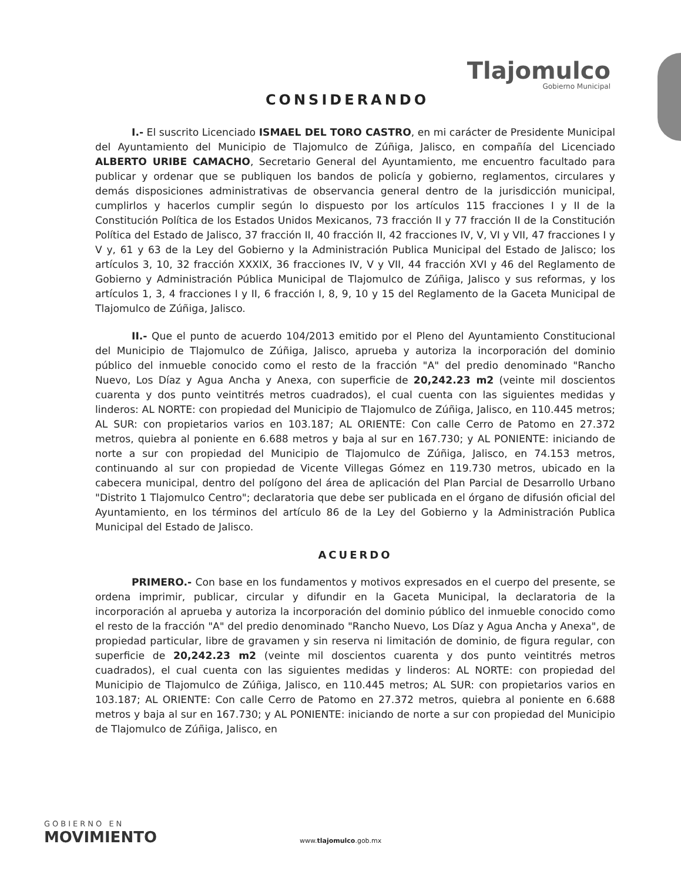Tlajomulco
Gobierno Municipal
CONSIDERANDO
I.- El suscrito Licenciado ISMAEL DEL TORO CASTRO, en mi carácter de Presidente Municipal del Ayuntamiento del Municipio de Tlajomulco de Zúñiga, Jalisco, en compañía del Licenciado ALBERTO URIBE CAMACHO, Secretario General del Ayuntamiento, me encuentro facultado para publicar y ordenar que se publiquen los bandos de policía y gobierno, reglamentos, circulares y demás disposiciones administrativas de observancia general dentro de la jurisdicción municipal, cumplirlos y hacerlos cumplir según lo dispuesto por los artículos 115 fracciones I y II de la Constitución Política de los Estados Unidos Mexicanos, 73 fracción II y 77 fracción II de la Constitución Política del Estado de Jalisco, 37 fracción II, 40 fracción II, 42 fracciones IV, V, VI y VII, 47 fracciones I y V y, 61 y 63 de la Ley del Gobierno y la Administración Publica Municipal del Estado de Jalisco; los artículos 3, 10, 32 fracción XXXIX, 36 fracciones IV, V y VII, 44 fracción XVI y 46 del Reglamento de Gobierno y Administración Pública Municipal de Tlajomulco de Zúñiga, Jalisco y sus reformas, y los artículos 1, 3, 4 fracciones I y II, 6 fracción I, 8, 9, 10 y 15 del Reglamento de la Gaceta Municipal de Tlajomulco de Zúñiga, Jalisco.
II.- Que el punto de acuerdo 104/2013 emitido por el Pleno del Ayuntamiento Constitucional del Municipio de Tlajomulco de Zúñiga, Jalisco, aprueba y autoriza la incorporación del dominio público del inmueble conocido como el resto de la fracción "A" del predio denominado "Rancho Nuevo, Los Díaz y Agua Ancha y Anexa, con superficie de 20,242.23 m2 (veinte mil doscientos cuarenta y dos punto veintitrés metros cuadrados), el cual cuenta con las siguientes medidas y linderos: AL NORTE: con propiedad del Municipio de Tlajomulco de Zúñiga, Jalisco, en 110.445 metros; AL SUR: con propietarios varios en 103.187; AL ORIENTE: Con calle Cerro de Patomo en 27.372 metros, quiebra al poniente en 6.688 metros y baja al sur en 167.730; y AL PONIENTE: iniciando de norte a sur con propiedad del Municipio de Tlajomulco de Zúñiga, Jalisco, en 74.153 metros, continuando al sur con propiedad de Vicente Villegas Gómez en 119.730 metros, ubicado en la cabecera municipal, dentro del polígono del área de aplicación del Plan Parcial de Desarrollo Urbano "Distrito 1 Tlajomulco Centro"; declaratoria que debe ser publicada en el órgano de difusión oficial del Ayuntamiento, en los términos del artículo 86 de la Ley del Gobierno y la Administración Publica Municipal del Estado de Jalisco.
ACUERDO
PRIMERO.- Con base en los fundamentos y motivos expresados en el cuerpo del presente, se ordena imprimir, publicar, circular y difundir en la Gaceta Municipal, la declaratoria de la incorporación al aprueba y autoriza la incorporación del dominio público del inmueble conocido como el resto de la fracción "A" del predio denominado "Rancho Nuevo, Los Díaz y Agua Ancha y Anexa", de propiedad particular, libre de gravamen y sin reserva ni limitación de dominio, de figura regular, con superficie de 20,242.23 m2 (veinte mil doscientos cuarenta y dos punto veintitrés metros cuadrados), el cual cuenta con las siguientes medidas y linderos: AL NORTE: con propiedad del Municipio de Tlajomulco de Zúñiga, Jalisco, en 110.445 metros; AL SUR: con propietarios varios en 103.187; AL ORIENTE: Con calle Cerro de Patomo en 27.372 metros, quiebra al poniente en 6.688 metros y baja al sur en 167.730; y AL PONIENTE: iniciando de norte a sur con propiedad del Municipio de Tlajomulco de Zúñiga, Jalisco, en
GOBIERNO EN
MOVIMIENTO
www.tlajomulco.gob.mx